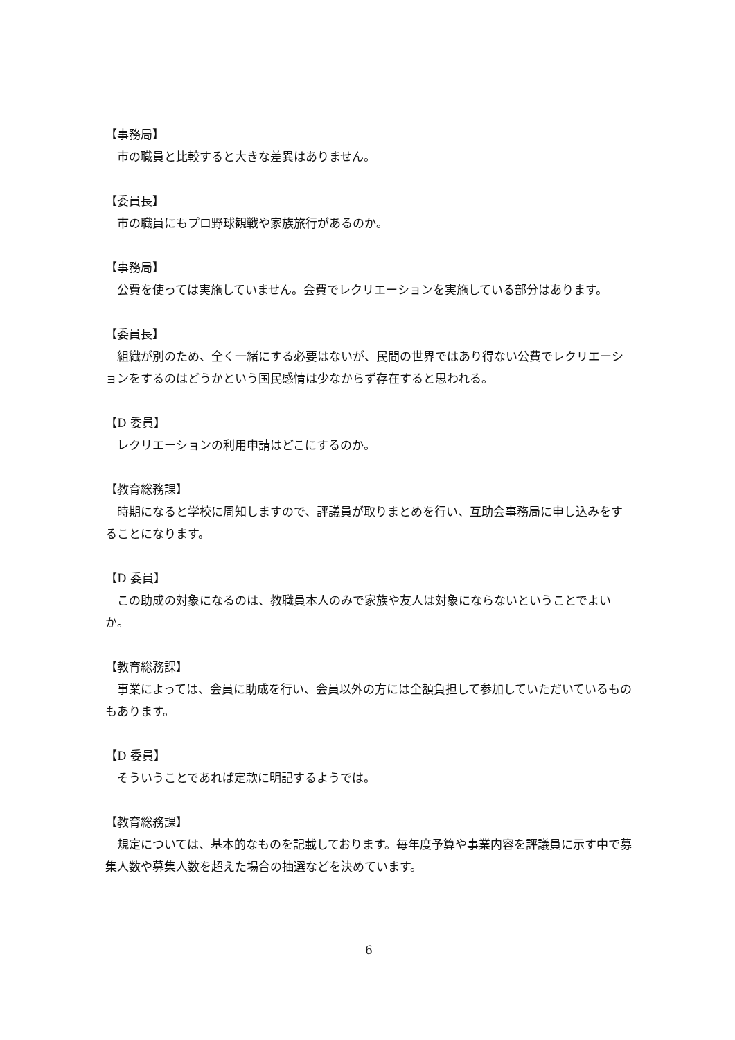【事務局】
　市の職員と比較すると大きな差異はありません。
【委員長】
　市の職員にもプロ野球観戦や家族旅行があるのか。
【事務局】
　公費を使っては実施していません。会費でレクリエーションを実施している部分はあります。
【委員長】
　組織が別のため、全く一緒にする必要はないが、民間の世界ではあり得ない公費でレクリエーションをするのはどうかという国民感情は少なからず存在すると思われる。
【D 委員】
　レクリエーションの利用申請はどこにするのか。
【教育総務課】
　時期になると学校に周知しますので、評議員が取りまとめを行い、互助会事務局に申し込みをすることになります。
【D 委員】
　この助成の対象になるのは、教職員本人のみで家族や友人は対象にならないということでよいか。
【教育総務課】
　事業によっては、会員に助成を行い、会員以外の方には全額負担して参加していただいているものもあります。
【D 委員】
　そういうことであれば定款に明記するようでは。
【教育総務課】
　規定については、基本的なものを記載しております。毎年度予算や事業内容を評議員に示す中で募集人数や募集人数を超えた場合の抽選などを決めています。
6